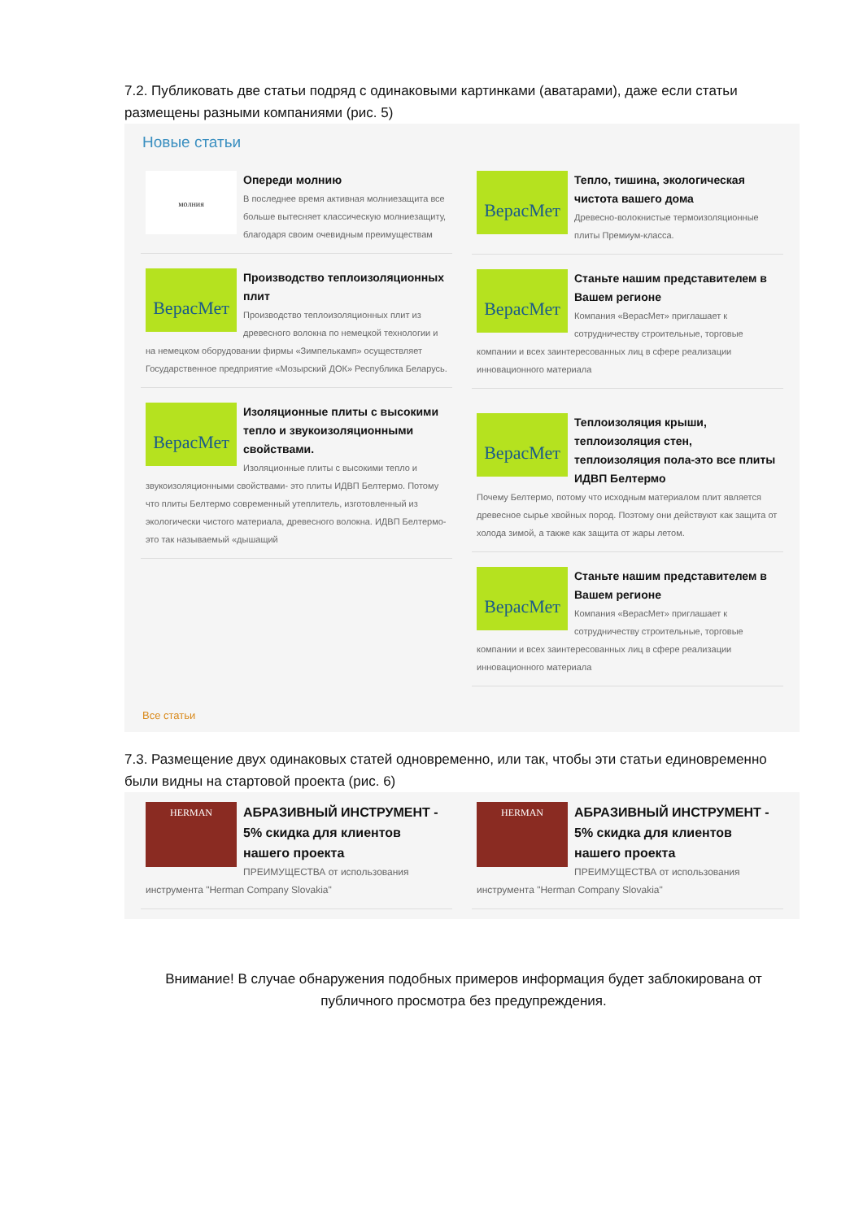7.2. Публиковать две статьи подряд с одинаковыми картинками (аватарами), даже если статьи размещены разными компаниями (рис. 5)
Новые статьи
молния
Опереди молнию
В последнее время активная молниезащита все больше вытесняет классическую молниезащиту, благодаря своим очевидным преимуществам
ВерасМет
Производство теплоизоляционных плит
Производство теплоизоляционных плит из древесного волокна по немецкой технологии и на немецком оборудовании фирмы «Зимпелькамп» осуществляет Государственное предприятие «Мозырский ДОК» Республика Беларусь.
ВерасМет
Изоляционные плиты с высокими тепло и звукоизоляционными свойствами.
Изоляционные плиты с высокими тепло и звукоизоляционными свойствами- это плиты ИДВП Белтермо. Потому что плиты Белтермо современный утеплитель, изготовленный из экологически чистого материала, древесного волокна. ИДВП Белтермо- это так называемый «дышащий
ВерасМет
Тепло, тишина, экологическая чистота вашего дома
Древесно-волокнистые термоизоляционные плиты Премиум-класса.
ВерасМет
Станьте нашим представителем в Вашем регионе
Компания «ВерасМет» приглашает к сотрудничеству строительные, торговые компании и всех заинтересованных лиц в сфере реализации инновационного материала
ВерасМет
Теплоизоляция крыши, теплоизоляция стен, теплоизоляция пола-это все плиты ИДВП Белтермо
Почему Белтермо, потому что исходным материалом плит является древесное сырье хвойных пород. Поэтому они действуют как защита от холода зимой, а также как защита от жары летом.
ВерасМет
Станьте нашим представителем в Вашем регионе
Компания «ВерасМет» приглашает к сотрудничеству строительные, торговые компании и всех заинтересованных лиц в сфере реализации инновационного материала
Все статьи
7.3. Размещение двух одинаковых статей одновременно, или так, чтобы эти статьи единовременно были видны на стартовой проекта (рис. 6)
HERMAN
АБРАЗИВНЫЙ ИНСТРУМЕНТ - 5% скидка для клиентов нашего проекта
ПРЕИМУЩЕСТВА от использования инструмента "Herman Company Slovakia"
HERMAN
АБРАЗИВНЫЙ ИНСТРУМЕНТ - 5% скидка для клиентов нашего проекта
ПРЕИМУЩЕСТВА от использования инструмента "Herman Company Slovakia"
Внимание! В случае обнаружения подобных примеров информация будет заблокирована от публичного просмотра без предупреждения.